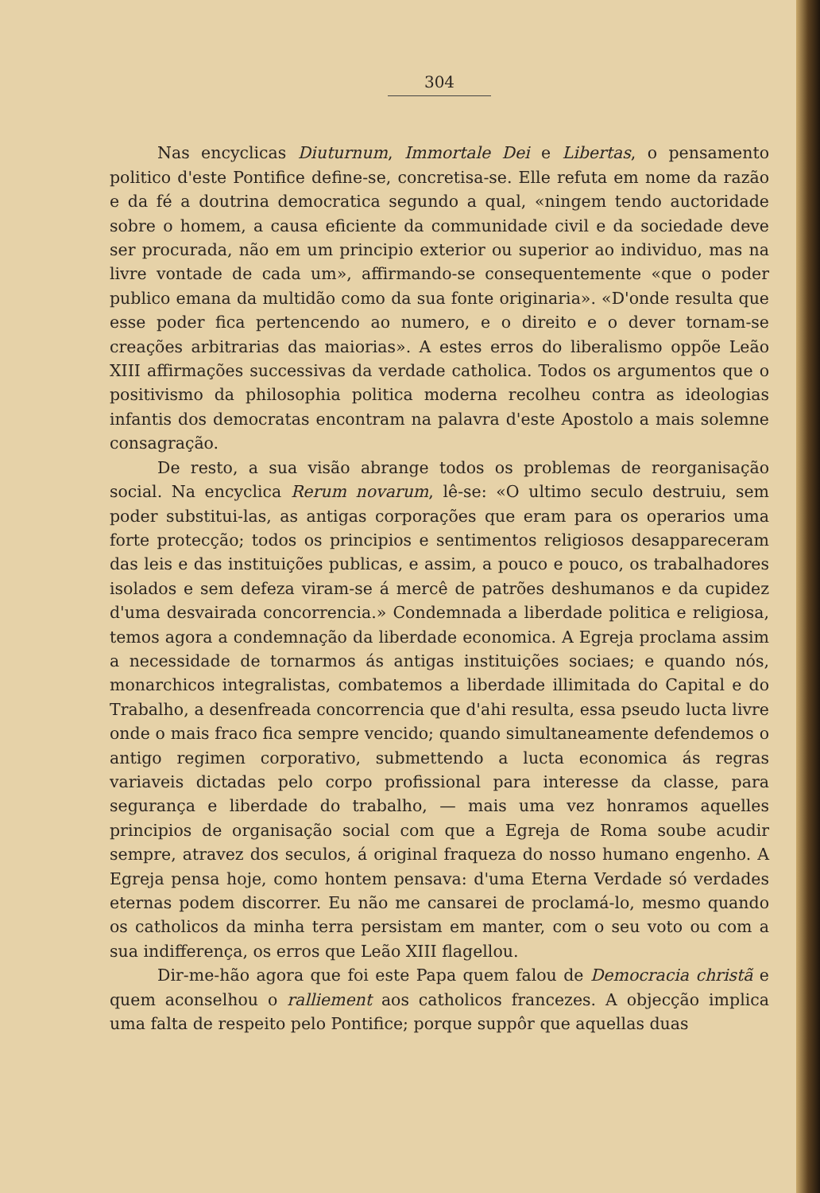304
Nas encyclicas Diuturnum, Immortale Dei e Libertas, o pensamento politico d'este Pontifice define-se, concretisa-se. Elle refuta em nome da razão e da fé a doutrina democratica segundo a qual, «ningem tendo auctoridade sobre o homem, a causa eficiente da communidade civil e da sociedade deve ser procurada, não em um principio exterior ou superior ao individuo, mas na livre vontade de cada um», affirmando-se consequentemente «que o poder publico emana da multidão como da sua fonte originaria». «D'onde resulta que esse poder fica pertencendo ao numero, e o direito e o dever tornam-se creações arbitrarias das maiorias». A estes erros do liberalismo oppõe Leão XIII affirmações successivas da verdade catholica. Todos os argumentos que o positivismo da philosophia politica moderna recolheu contra as ideologias infantis dos democratas encontram na palavra d'este Apostolo a mais solemne consagração.
De resto, a sua visão abrange todos os problemas de reorganisação social. Na encyclica Rerum novarum, lê-se: «O ultimo seculo destruiu, sem poder substitui-las, as antigas corporações que eram para os operarios uma forte protecção; todos os principios e sentimentos religiosos desappareceram das leis e das instituições publicas, e assim, a pouco e pouco, os trabalhadores isolados e sem defeza viram-se á mercê de patrões deshumanos e da cupidez d'uma desvairada concorrencia.» Condemnada a liberdade politica e religiosa, temos agora a condemnação da liberdade economica. A Egreja proclama assim a necessidade de tornarmos ás antigas instituições sociaes; e quando nós, monarchicos integralistas, combatemos a liberdade illimitada do Capital e do Trabalho, a desenfreada concorrencia que d'ahi resulta, essa pseudo lucta livre onde o mais fraco fica sempre vencido; quando simultaneamente defendemos o antigo regimen corporativo, submettendo a lucta economica ás regras variaveis dictadas pelo corpo profissional para interesse da classe, para segurança e liberdade do trabalho, — mais uma vez honramos aquelles principios de organisação social com que a Egreja de Roma soube acudir sempre, atravez dos seculos, á original fraqueza do nosso humano engenho. A Egreja pensa hoje, como hontem pensava: d'uma Eterna Verdade só verdades eternas podem discorrer. Eu não me cansarei de proclamá-lo, mesmo quando os catholicos da minha terra persistam em manter, com o seu voto ou com a sua indifferença, os erros que Leão XIII flagellou.
Dir-me-hão agora que foi este Papa quem falou de Democracia christã e quem aconselhou o ralliement aos catholicos francezes. A objecção implica uma falta de respeito pelo Pontifice; porque suppôr que aquellas duas